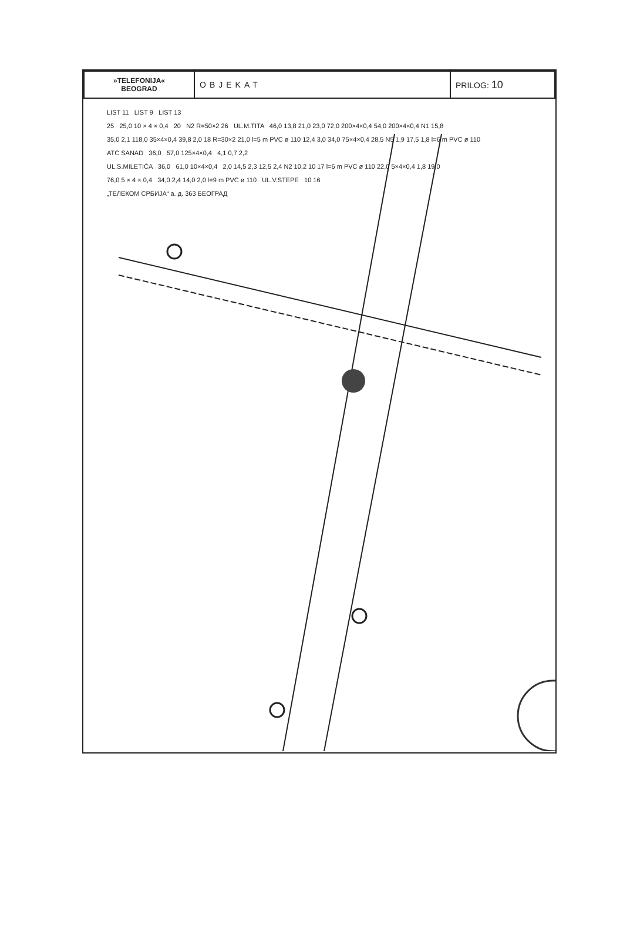| »TELEFONIJA« BEOGRAD | OBJEKAT | PRILOG: 10 |
LIST 11 LIST 9 LIST 13
25 25,0 10 × 4 × 0,4 20 N2 R=50×2 26 UL.M.TITA 46,0 13,8 21,0 23,0 72,0 200×4×0,4 54,0 200×4×0,4 N1 15,8
35,0 2,1 118,0 35×4×0,4 39,8 2,0 18 R=30×2 21,0 l=5 m PVC ø 110 12,4 3,0 34,0 75×4×0,4 28,5 N5 1,9 17,5 1,8 l=6 m PVC ø 110
ATC SANAD 36,0 57,0 125×4×0,4 4,1 0,7 2,2
UL.S.MILETIĆA 36,0 61,0 10×4×0,4 2,0 14,5 2,3 12,5 2,4 N2 10,2 10 17 l=6 m PVC ø 110 22,0 5×4×0,4 1,8 19,0
76,0 5 × 4 × 0,4 34,0 2,4 14,0 2,0 l=9 m PVC ø 110 UL.V.STEPE 10 16
„ТЕЛЕКОМ СРБИЈА“ а. д. 363 БЕОГРАД